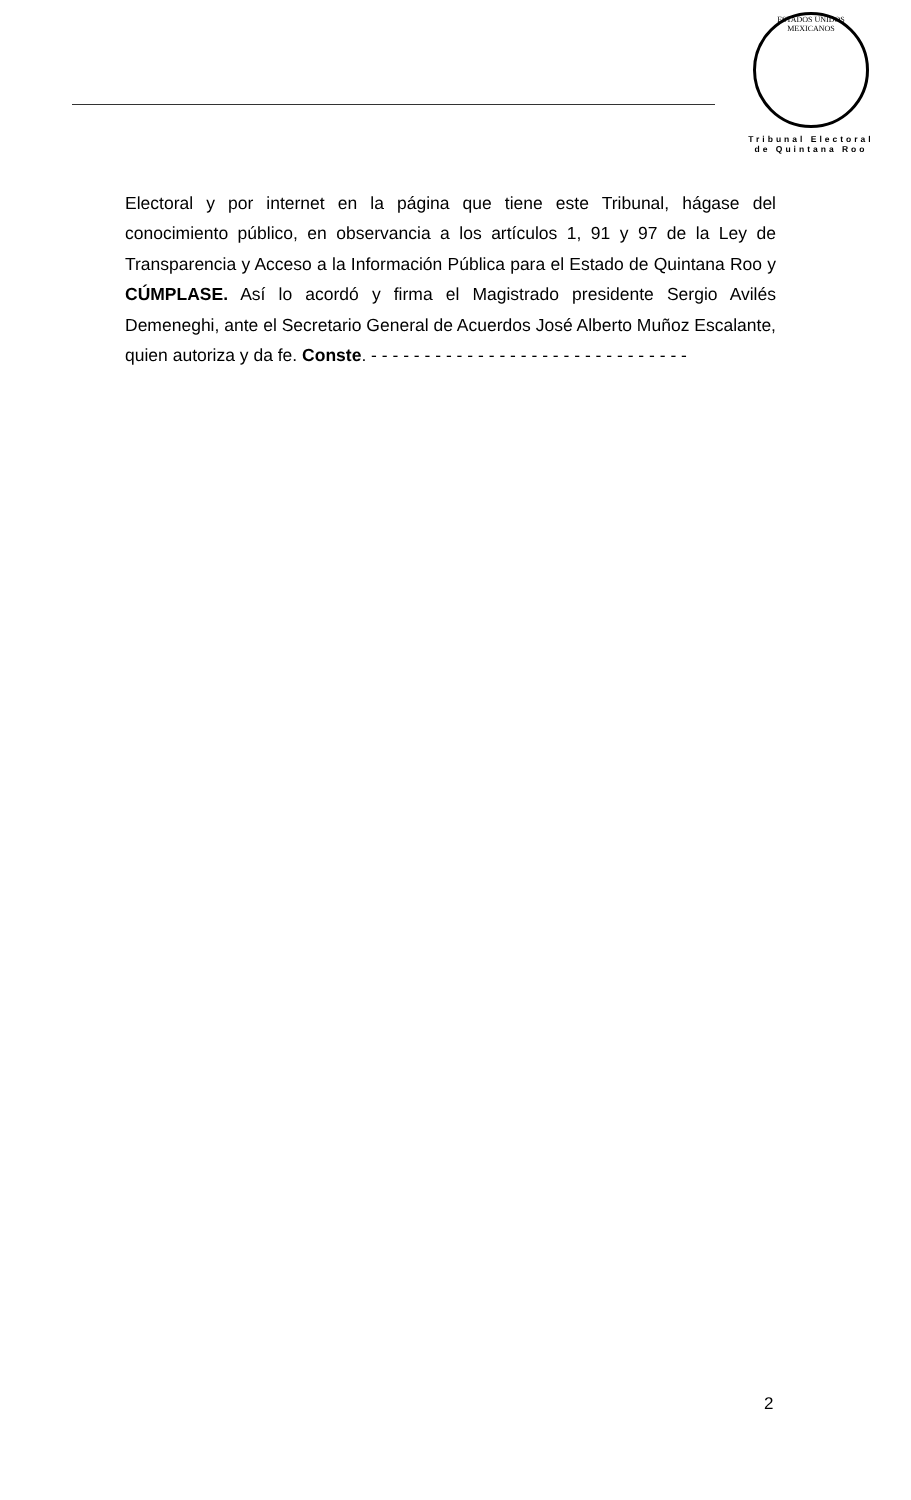ESTADOS UNIDOS MEXICANOS
Tribunal Electoral
de Quintana Roo
Electoral y por internet en la página que tiene este Tribunal, hágase del conocimiento público, en observancia a los artículos 1, 91 y 97 de la Ley de Transparencia y Acceso a la Información Pública para el Estado de Quintana Roo y CÚMPLASE. Así lo acordó y firma el Magistrado presidente Sergio Avilés Demeneghi, ante el Secretario General de Acuerdos José Alberto Muñoz Escalante, quien autoriza y da fe. Conste. - - - - - - - - - - - - - - - - - - - - - - - - - - - - - -
2